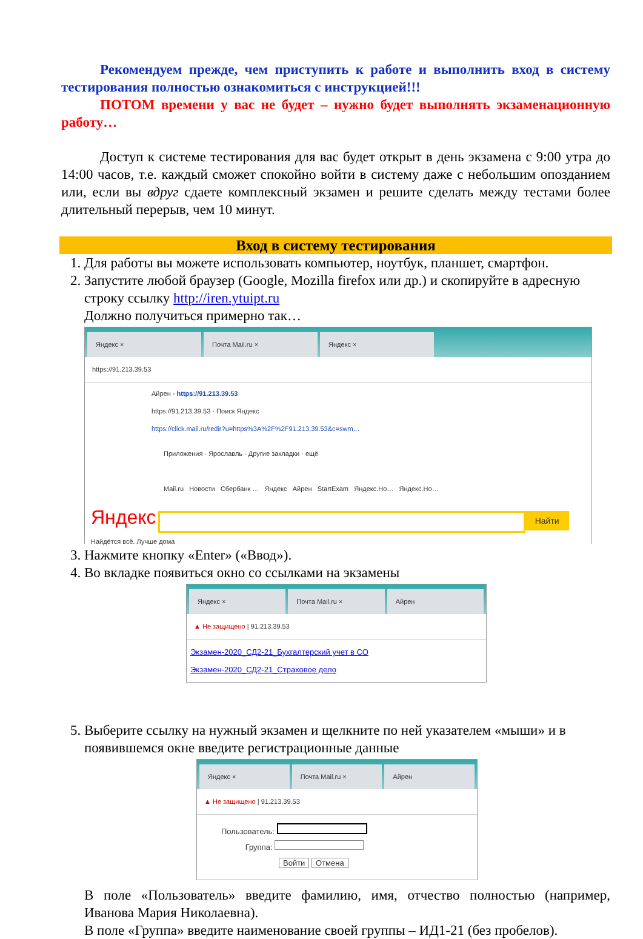Рекомендуем прежде, чем приступить к работе и выполнить вход в систему тестирования полностью ознакомиться с инструкцией!!!
ПОТОМ времени у вас не будет – нужно будет выполнять экзаменационную работу…
Доступ к системе тестирования для вас будет открыт в день экзамена с 9:00 утра до 14:00 часов, т.е. каждый сможет спокойно войти в систему даже с небольшим опозданием или, если вы вдруг сдаете комплексный экзамен и решите сделать между тестами более длительный перерыв, чем 10 минут.
Вход в систему тестирования
1. Для работы вы можете использовать компьютер, ноутбук, планшет, смартфон.
2. Запустите любой браузер (Google, Mozilla firefox или др.) и скопируйте в адресную строку ссылку http://iren.ytuipt.ru
Должно получиться примерно так…
Яндекс × Почта Mail.ru × Яндекс ×
https://91.213.39.53
Айрен - https://91.213.39.53
https://91.213.39.53 - Поиск Яндекс
https://click.mail.ru/redir?u=https%3A%2F%2F91.213.39.53&c=swm…
Приложения · Ярославль · Другие закладки · ещё
Mail.ru Новости Сбербанк … Яндекс Айрен StartExam Яндекс.Но… Яндекс.Но…
Яндекс Найти
Найдётся всё. Лучше дома
3. Нажмите кнопку «Enter» («Ввод»).
4. Во вкладке появиться окно со ссылками на экзамены
Яндекс × Почта Mail.ru × Айрен
▲ Не защищено | 91.213.39.53
Экзамен-2020_СД2-21_Бухгалтерский учет в СО
Экзамен-2020_СД2-21_Страховое дело
5. Выберите ссылку на нужный экзамен и щелкните по ней указателем «мыши» и в появившемся окне введите регистрационные данные
Яндекс × Почта Mail.ru × Айрен
▲ Не защищено | 91.213.39.53
Пользователь:
Группа:
Войти Отмена
В поле «Пользователь» введите фамилию, имя, отчество полностью (например, Иванова Мария Николаевна).
В поле «Группа» введите наименование своей группы – ИД1-21 (без пробелов).